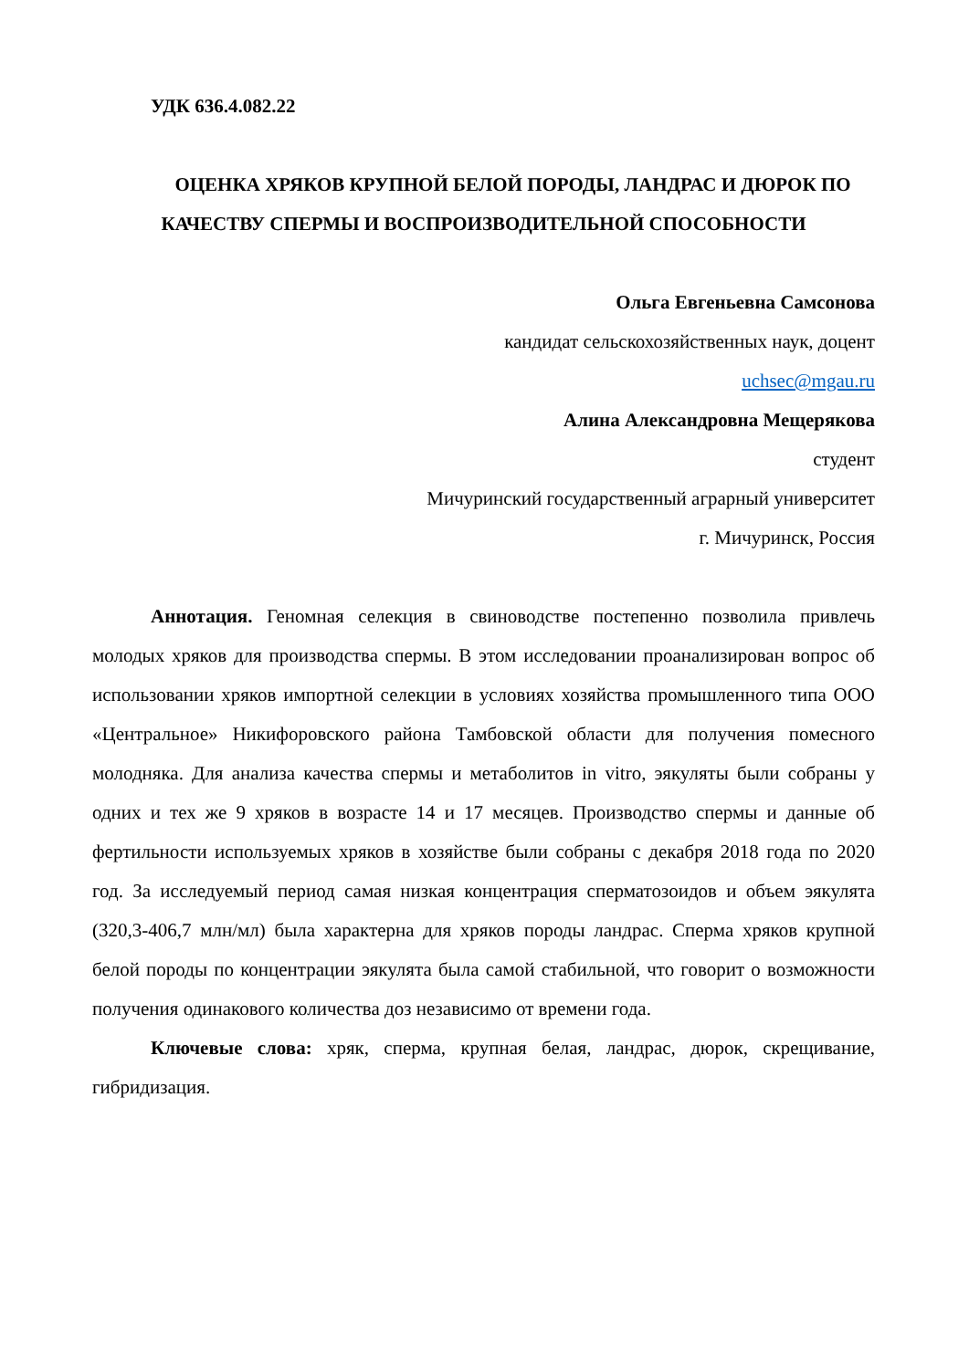УДК 636.4.082.22
ОЦЕНКА ХРЯКОВ КРУПНОЙ БЕЛОЙ ПОРОДЫ, ЛАНДРАС И ДЮРОК ПО КАЧЕСТВУ СПЕРМЫ И ВОСПРОИЗВОДИТЕЛЬНОЙ СПОСОБНОСТИ
Ольга Евгеньевна Самсонова
кандидат сельскохозяйственных наук, доцент
uchsec@mgau.ru
Алина Александровна Мещерякова
студент
Мичуринский государственный аграрный университет
г. Мичуринск, Россия
Аннотация. Геномная селекция в свиноводстве постепенно позволила привлечь молодых хряков для производства спермы. В этом исследовании проанализирован вопрос об использовании хряков импортной селекции в условиях хозяйства промышленного типа ООО «Центральное» Никифоровского района Тамбовской области для получения помесного молодняка. Для анализа качества спермы и метаболитов in vitro, эякуляты были собраны у одних и тех же 9 хряков в возрасте 14 и 17 месяцев. Производство спермы и данные об фертильности используемых хряков в хозяйстве были собраны с декабря 2018 года по 2020 год. За исследуемый период самая низкая концентрация сперматозоидов и объем эякулята (320,3-406,7 млн/мл) была характерна для хряков породы ландрас. Сперма хряков крупной белой породы по концентрации эякулята была самой стабильной, что говорит о возможности получения одинакового количества доз независимо от времени года.
Ключевые слова: хряк, сперма, крупная белая, ландрас, дюрок, скрещивание, гибридизация.